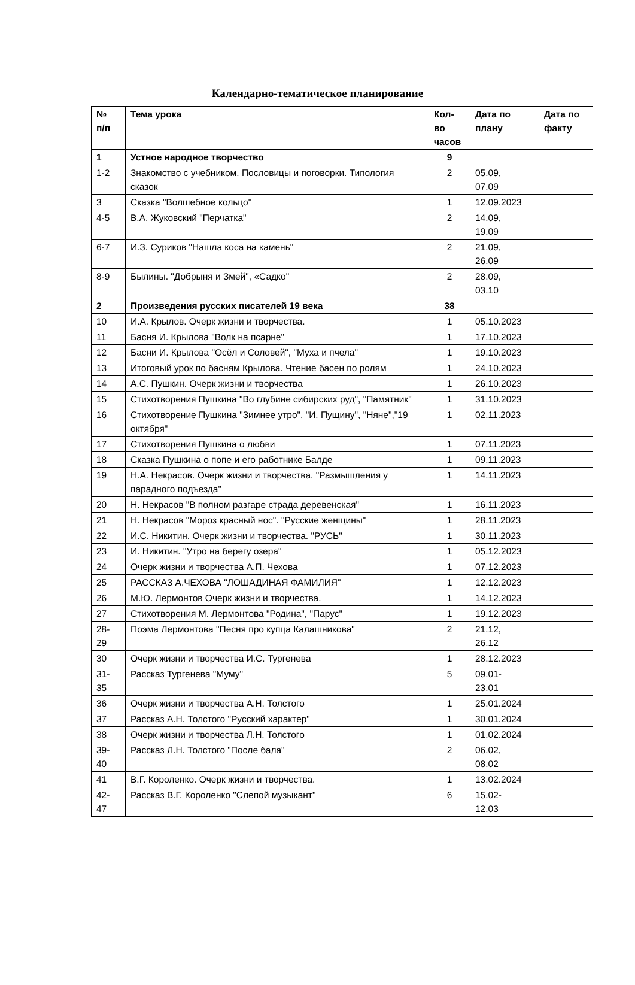Календарно-тематическое планирование
| № п/п | Тема урока | Кол- во часов | Дата по плану | Дата по факту |
| --- | --- | --- | --- | --- |
| 1 | Устное народное творчество | 9 | | |
| 1-2 | Знакомство с учебником. Пословицы и поговорки. Типология сказок | 2 | 05.09, 07.09 | |
| 3 | Сказка "Волшебное кольцо" | 1 | 12.09.2023 | |
| 4-5 | В.А. Жуковский "Перчатка" | 2 | 14.09, 19.09 | |
| 6-7 | И.З. Суриков "Нашла коса на камень" | 2 | 21.09, 26.09 | |
| 8-9 | Былины. "Добрыня и Змей", «Садко" | 2 | 28.09, 03.10 | |
| 2 | Произведения русских писателей 19 века | 38 | | |
| 10 | И.А. Крылов. Очерк жизни и творчества. | 1 | 05.10.2023 | |
| 11 | Басня И. Крылова "Волк на псарне" | 1 | 17.10.2023 | |
| 12 | Басни И. Крылова "Осёл и Соловей", "Муха и пчела" | 1 | 19.10.2023 | |
| 13 | Итоговый урок по басням Крылова. Чтение басен по ролям | 1 | 24.10.2023 | |
| 14 | А.С. Пушкин. Очерк жизни и творчества | 1 | 26.10.2023 | |
| 15 | Стихотворения Пушкина "Во глубине сибирских руд", "Памятник" | 1 | 31.10.2023 | |
| 16 | Стихотворение Пушкина "Зимнее утро", "И. Пущину", "Няне","19 октября" | 1 | 02.11.2023 | |
| 17 | Стихотворения Пушкина о любви | 1 | 07.11.2023 | |
| 18 | Сказка Пушкина о попе и его работнике Балде | 1 | 09.11.2023 | |
| 19 | Н.А. Некрасов. Очерк жизни и творчества. "Размышления у парадного подъезда" | 1 | 14.11.2023 | |
| 20 | Н. Некрасов "В полном разгаре страда деревенская" | 1 | 16.11.2023 | |
| 21 | Н. Некрасов "Мороз красный нос". "Русские женщины" | 1 | 28.11.2023 | |
| 22 | И.С. Никитин. Очерк жизни и творчества. "РУСЬ" | 1 | 30.11.2023 | |
| 23 | И. Никитин. "Утро на берегу озера" | 1 | 05.12.2023 | |
| 24 | Очерк жизни и творчества А.П. Чехова | 1 | 07.12.2023 | |
| 25 | РАССКАЗ А.ЧЕХОВА "ЛОШАДИНАЯ ФАМИЛИЯ" | 1 | 12.12.2023 | |
| 26 | М.Ю. Лермонтов Очерк жизни и творчества. | 1 | 14.12.2023 | |
| 27 | Стихотворения М. Лермонтова "Родина", "Парус" | 1 | 19.12.2023 | |
| 28- 29 | Поэма Лермонтова "Песня про купца Калашникова" | 2 | 21.12, 26.12 | |
| 30 | Очерк жизни и творчества И.С. Тургенева | 1 | 28.12.2023 | |
| 31- 35 | Рассказ Тургенева "Муму" | 5 | 09.01- 23.01 | |
| 36 | Очерк жизни и творчества А.Н. Толстого | 1 | 25.01.2024 | |
| 37 | Рассказ А.Н. Толстого "Русский характер" | 1 | 30.01.2024 | |
| 38 | Очерк жизни и творчества Л.Н. Толстого | 1 | 01.02.2024 | |
| 39- 40 | Рассказ Л.Н. Толстого "После бала" | 2 | 06.02, 08.02 | |
| 41 | В.Г. Короленко. Очерк жизни и творчества. | 1 | 13.02.2024 | |
| 42- 47 | Рассказ В.Г. Короленко "Слепой музыкант" | 6 | 15.02- 12.03 | |